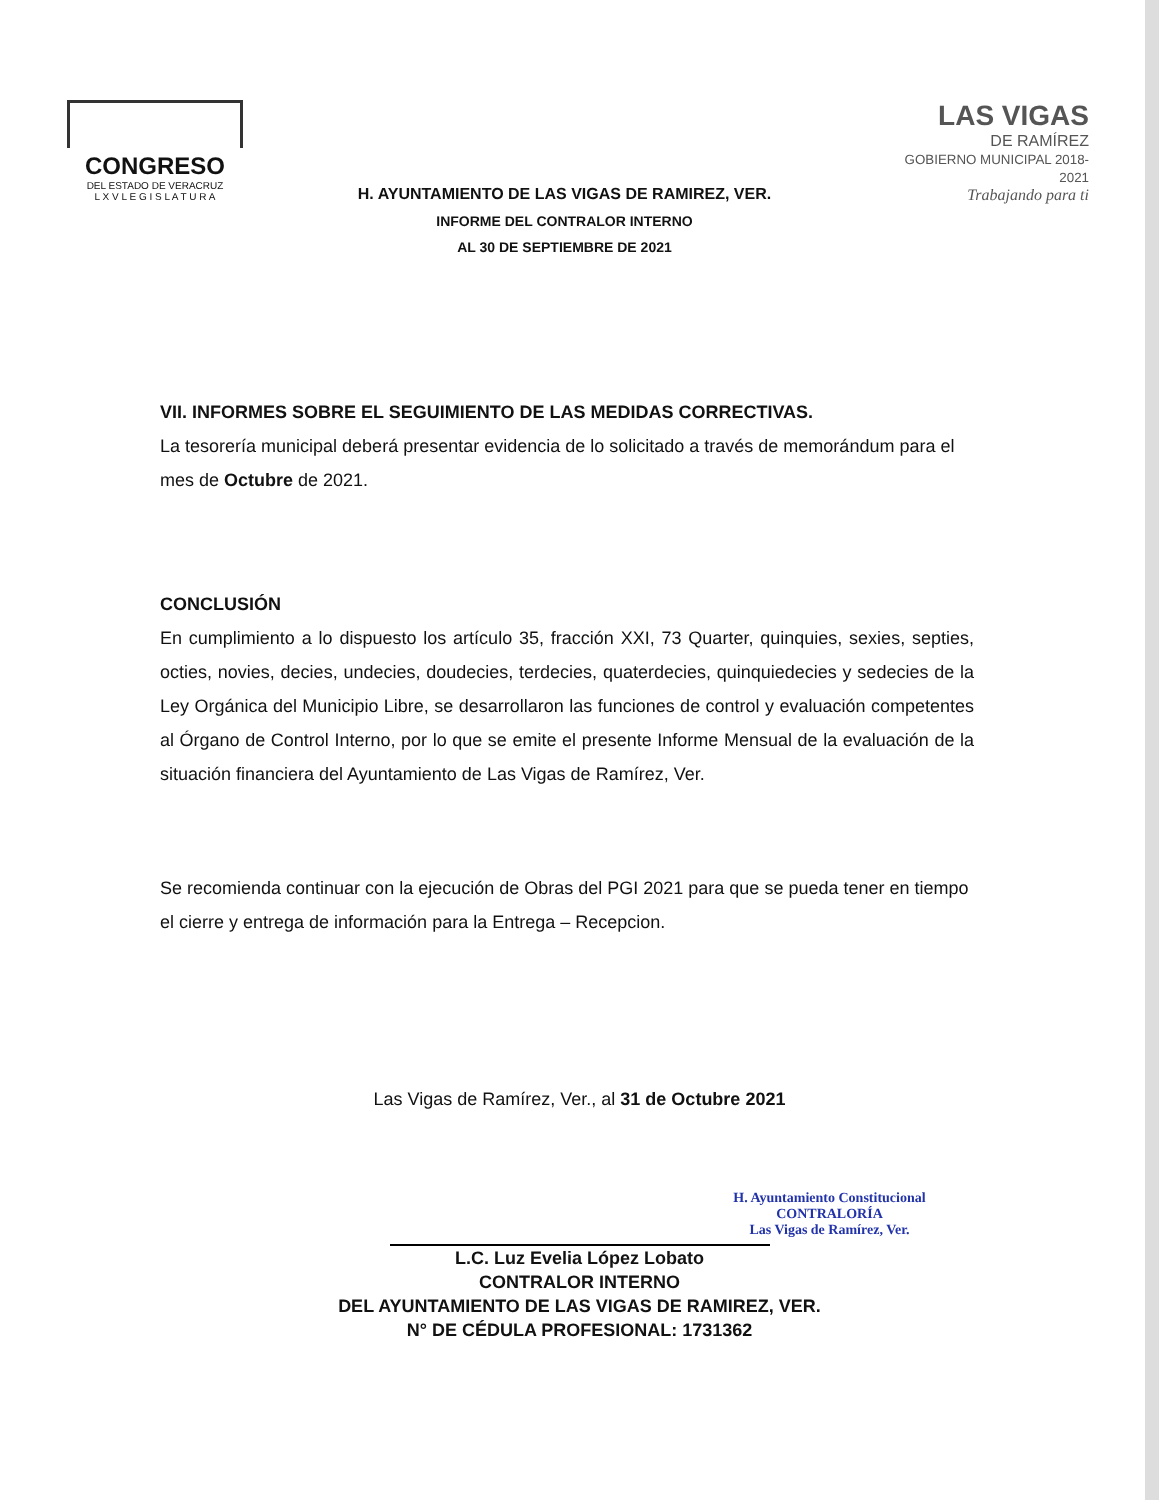CONGRESO
DEL ESTADO DE VERACRUZ
L X V L E G I S L A T U R A
H. AYUNTAMIENTO DE LAS VIGAS DE RAMIREZ, VER.
INFORME DEL CONTRALOR INTERNO
AL 30 DE SEPTIEMBRE DE 2021
LAS VIGAS
DE RAMÍREZ
GOBIERNO MUNICIPAL 2018-2021
Trabajando para ti
VII. INFORMES SOBRE EL SEGUIMIENTO DE LAS MEDIDAS CORRECTIVAS.
La tesorería municipal deberá presentar evidencia de lo solicitado a través de memorándum para el mes de Octubre de 2021.
CONCLUSIÓN
En cumplimiento a lo dispuesto los artículo 35, fracción XXI, 73 Quarter, quinquies, sexies, septies, octies, novies, decies, undecies, doudecies, terdecies, quaterdecies, quinquiedecies y sedecies de la Ley Orgánica del Municipio Libre, se desarrollaron las funciones de control y evaluación competentes al Órgano de Control Interno, por lo que se emite el presente Informe Mensual de la evaluación de la situación financiera del Ayuntamiento de Las Vigas de Ramírez, Ver.
Se recomienda continuar con la ejecución de Obras del PGI 2021 para que se pueda tener en tiempo el cierre y entrega de información para la Entrega – Recepcion.
Las Vigas de Ramírez, Ver., al 31 de Octubre 2021
H. Ayuntamiento Constitucional
CONTRALORÍA
Las Vigas de Ramírez, Ver.
L.C. Luz Evelia López Lobato
CONTRALOR INTERNO
DEL AYUNTAMIENTO DE LAS VIGAS DE RAMIREZ, VER.
N° DE CÉDULA PROFESIONAL: 1731362